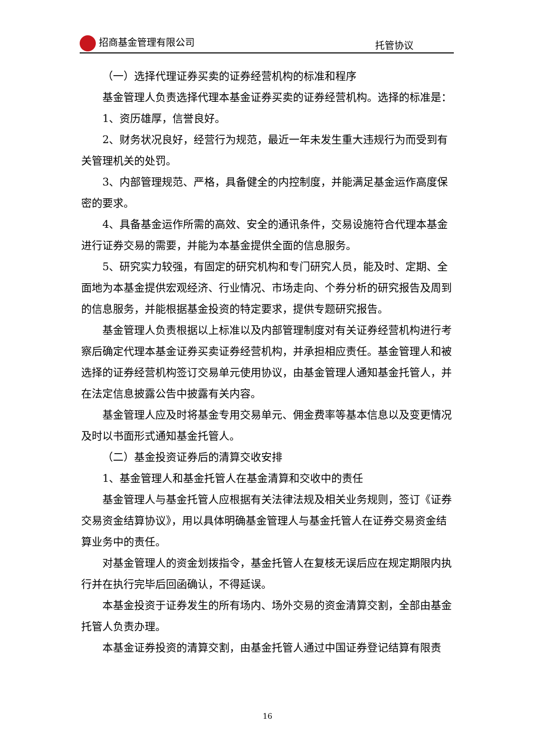招商基金管理有限公司 托管协议
（一）选择代理证券买卖的证券经营机构的标准和程序
基金管理人负责选择代理本基金证券买卖的证券经营机构。选择的标准是：
1、资历雄厚，信誉良好。
2、财务状况良好，经营行为规范，最近一年未发生重大违规行为而受到有关管理机关的处罚。
3、内部管理规范、严格，具备健全的内控制度，并能满足基金运作高度保密的要求。
4、具备基金运作所需的高效、安全的通讯条件，交易设施符合代理本基金进行证券交易的需要，并能为本基金提供全面的信息服务。
5、研究实力较强，有固定的研究机构和专门研究人员，能及时、定期、全面地为本基金提供宏观经济、行业情况、市场走向、个券分析的研究报告及周到的信息服务，并能根据基金投资的特定要求，提供专题研究报告。
基金管理人负责根据以上标准以及内部管理制度对有关证券经营机构进行考察后确定代理本基金证券买卖证券经营机构，并承担相应责任。基金管理人和被选择的证券经营机构签订交易单元使用协议，由基金管理人通知基金托管人，并在法定信息披露公告中披露有关内容。
基金管理人应及时将基金专用交易单元、佣金费率等基本信息以及变更情况及时以书面形式通知基金托管人。
（二）基金投资证券后的清算交收安排
1、基金管理人和基金托管人在基金清算和交收中的责任
基金管理人与基金托管人应根据有关法律法规及相关业务规则，签订《证券交易资金结算协议》，用以具体明确基金管理人与基金托管人在证券交易资金结算业务中的责任。
对基金管理人的资金划拨指令，基金托管人在复核无误后应在规定期限内执行并在执行完毕后回函确认，不得延误。
本基金投资于证券发生的所有场内、场外交易的资金清算交割，全部由基金托管人负责办理。
本基金证券投资的清算交割，由基金托管人通过中国证券登记结算有限责
16